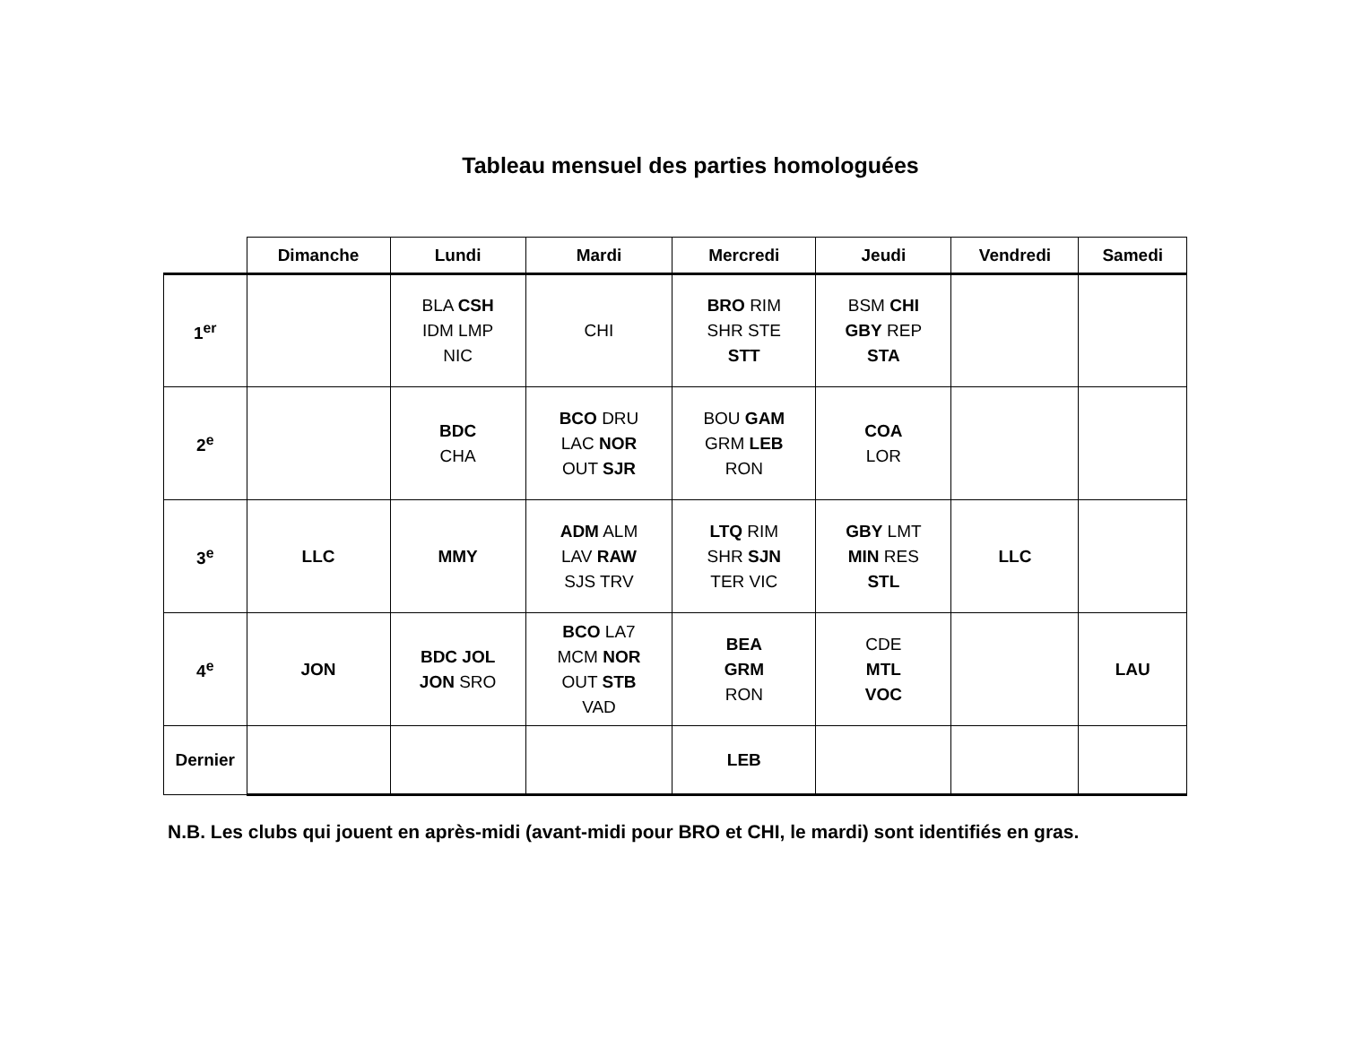Tableau mensuel des parties homologuées
| | Dimanche | Lundi | Mardi | Mercredi | Jeudi | Vendredi | Samedi |
| --- | --- | --- | --- | --- | --- | --- | --- |
| 1<sup>er</sup> | | BLA CSH IDM LMP NIC | CHI | BRO RIM SHR STE STT | BSM CHI GBY REP STA | | |
| 2<sup>e</sup> | | BDC CHA | BCO DRU LAC NOR OUT SJR | BOU GAM GRM LEB RON | COA LOR | | |
| 3<sup>e</sup> | LLC | MMY | ADM ALM LAV RAW SJS TRV | LTQ RIM SHR SJN TER VIC | GBY LMT MIN RES STL | LLC | |
| 4<sup>e</sup> | JON | BDC JOL JON SRO | BCO LA7 MCM NOR OUT STB VAD | BEA GRM RON | CDE MTL VOC | | LAU |
| Dernier | | | | LEB | | | |
N.B. Les clubs qui jouent en après-midi (avant-midi pour BRO et CHI, le mardi) sont identifiés en gras.